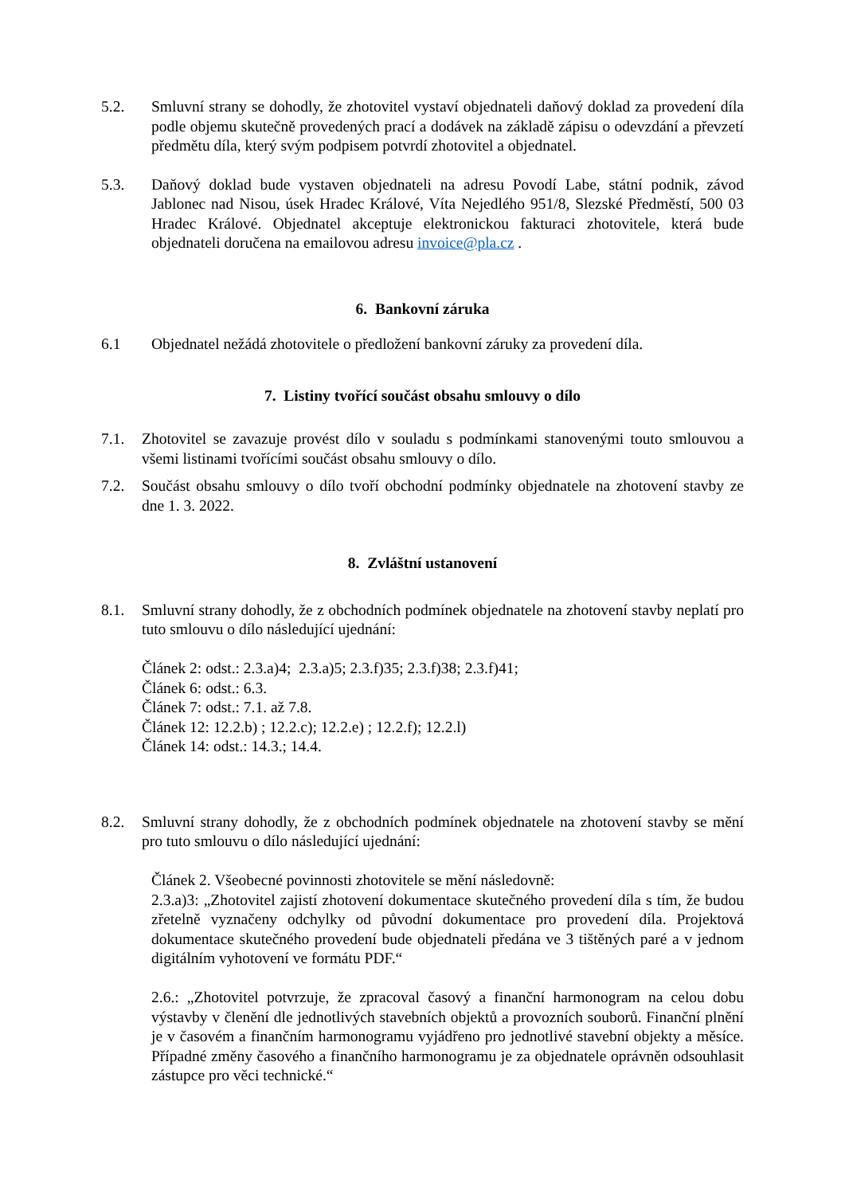5.2. Smluvní strany se dohodly, že zhotovitel vystaví objednateli daňový doklad za provedení díla podle objemu skutečně provedených prací a dodávek na základě zápisu o odevzdání a převzetí předmětu díla, který svým podpisem potvrdí zhotovitel a objednatel.
5.3. Daňový doklad bude vystaven objednateli na adresu Povodí Labe, státní podnik, závod Jablonec nad Nisou, úsek Hradec Králové, Víta Nejedlého 951/8, Slezské Předměstí, 500 03 Hradec Králové. Objednatel akceptuje elektronickou fakturaci zhotovitele, která bude objednateli doručena na emailovou adresu invoice@pla.cz .
6. Bankovní záruka
6.1 Objednatel nežádá zhotovitele o předložení bankovní záruky za provedení díla.
7. Listiny tvořící součást obsahu smlouvy o dílo
7.1. Zhotovitel se zavazuje provést dílo v souladu s podmínkami stanovenými touto smlouvou a všemi listinami tvořícími součást obsahu smlouvy o dílo.
7.2. Součást obsahu smlouvy o dílo tvoří obchodní podmínky objednatele na zhotovení stavby ze dne 1. 3. 2022.
8. Zvláštní ustanovení
8.1. Smluvní strany dohodly, že z obchodních podmínek objednatele na zhotovení stavby neplatí pro tuto smlouvu o dílo následující ujednání:
Článek 2: odst.: 2.3.a)4; 2.3.a)5; 2.3.f)35; 2.3.f)38; 2.3.f)41;
Článek 6: odst.: 6.3.
Článek 7: odst.: 7.1. až 7.8.
Článek 12: 12.2.b) ; 12.2.c); 12.2.e) ; 12.2.f); 12.2.l)
Článek 14: odst.: 14.3.; 14.4.
8.2. Smluvní strany dohodly, že z obchodních podmínek objednatele na zhotovení stavby se mění pro tuto smlouvu o dílo následující ujednání:
Článek 2. Všeobecné povinnosti zhotovitele se mění následovně:
2.3.a)3: „Zhotovitel zajistí zhotovení dokumentace skutečného provedení díla s tím, že budou zřetelně vyznačeny odchylky od původní dokumentace pro provedení díla. Projektová dokumentace skutečného provedení bude objednateli předána ve 3 tištěných paré a v jednom digitálním vyhotovení ve formátu PDF.“
2.6.: „Zhotovitel potvrzuje, že zpracoval časový a finanční harmonogram na celou dobu výstavby v členění dle jednotlivých stavebních objektů a provozních souborů. Finanční plnění je v časovém a finančním harmonogramu vyjádřeno pro jednotlivé stavební objekty a měsíce. Případné změny časového a finančního harmonogramu je za objednatele oprávněn odsouhlasit zástupce pro věci technické.“